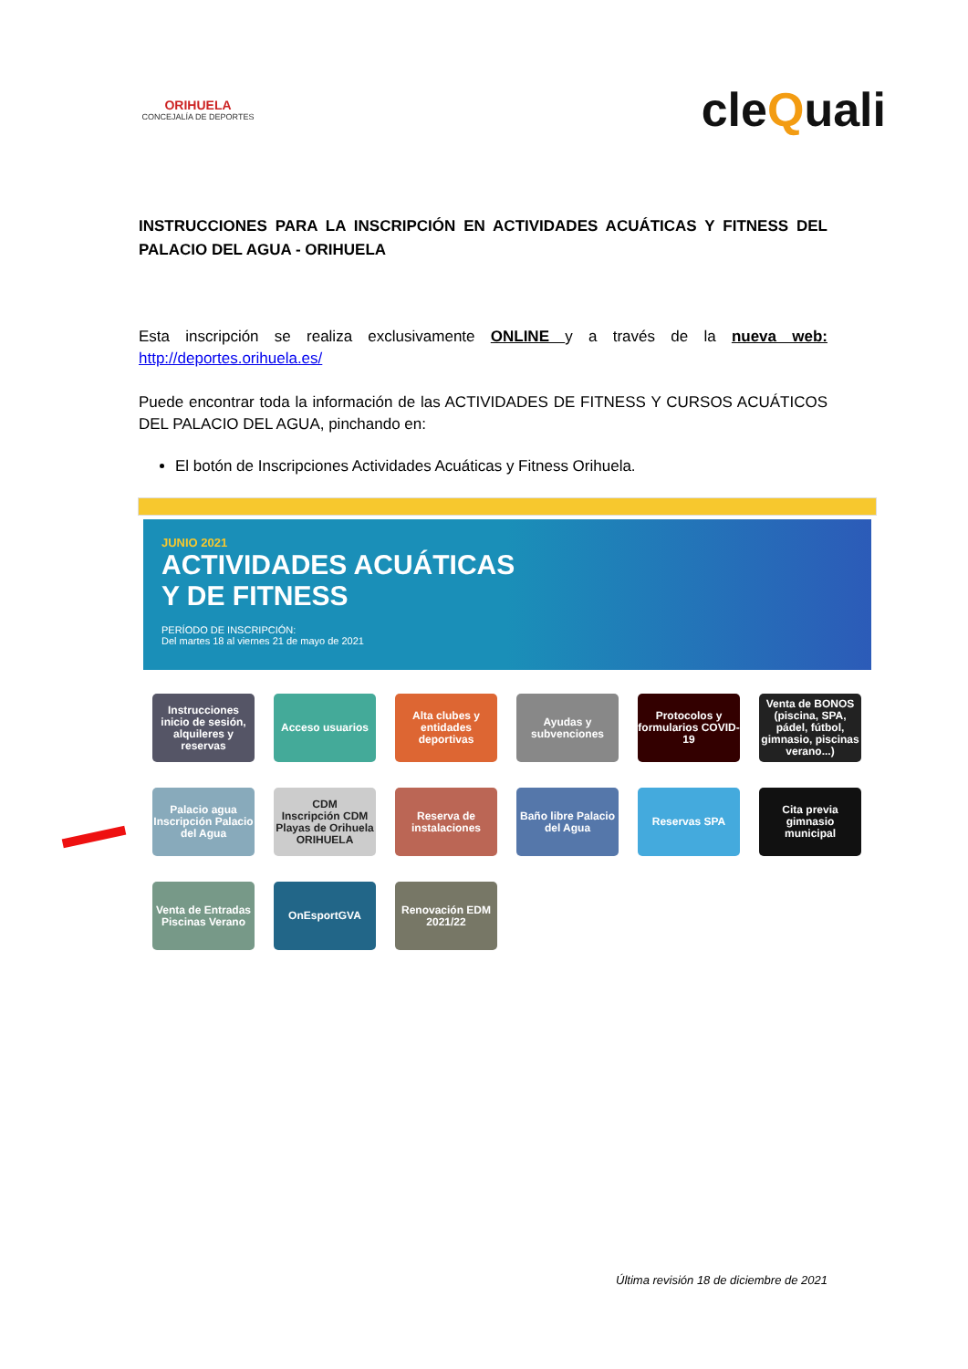ORIHUELA
CONCEJALÍA DE DEPORTES
cleQuali
INSTRUCCIONES PARA LA INSCRIPCIÓN EN ACTIVIDADES ACUÁTICAS Y FITNESS DEL PALACIO DEL AGUA - ORIHUELA
Esta inscripción se realiza exclusivamente ONLINE y a través de la nueva web: http://deportes.orihuela.es/
Puede encontrar toda la información de las ACTIVIDADES DE FITNESS Y CURSOS ACUÁTICOS DEL PALACIO DEL AGUA, pinchando en:
El botón de Inscripciones Actividades Acuáticas y Fitness Orihuela.
JUNIO 2021
ACTIVIDADES ACUÁTICAS
Y DE FITNESS
PERÍODO DE INSCRIPCIÓN:
Del martes 18 al viernes 21 de mayo de 2021
Instrucciones inicio de sesión, alquileres y reservas
Acceso usuarios
Alta clubes y entidades deportivas
Ayudas y subvenciones
Protocolos y formularios COVID-19
Venta de BONOS (piscina, SPA, pádel, fútbol, gimnasio, piscinas verano...)
Palacio agua
Inscripción Palacio del Agua
CDM
Inscripción CDM Playas de Orihuela
ORIHUELA
Reserva de instalaciones
Baño libre Palacio del Agua
Reservas SPA
Cita previa gimnasio municipal
Venta de Entradas Piscinas Verano
OnEsportGVA
Renovación EDM 2021/22
Última revisión 18 de diciembre de 2021